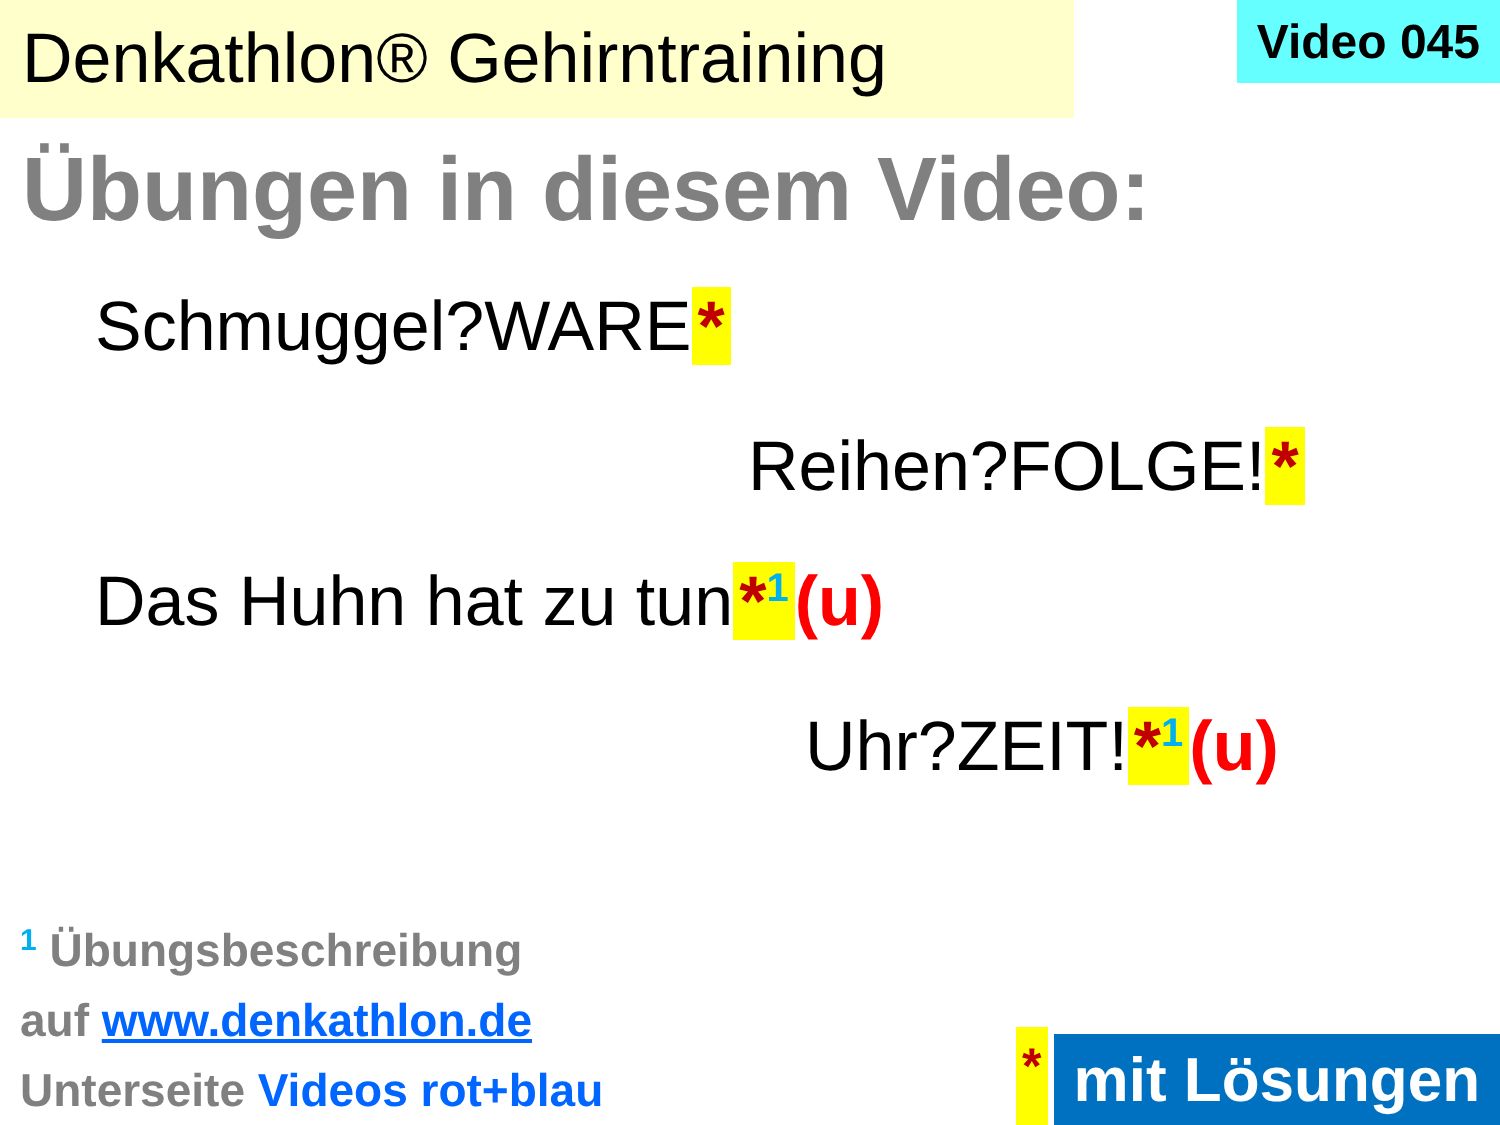Denkathlon® Gehirntraining
Video 045
Übungen in diesem Video:
Schmuggel?WARE *
Reihen?FOLGE! *
Das Huhn hat zu tun *1 (u)
Uhr?ZEIT! *1 (u)
1 Übungsbeschreibung
auf www.denkathlon.de
Unterseite Videos rot+blau
*
mit Lösungen